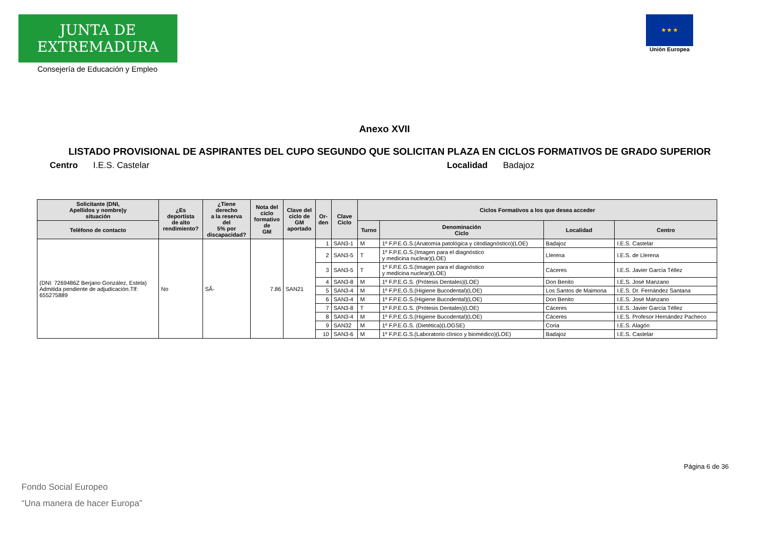JUNTA DE EXTREMADURA
Consejería de Educación y Empleo
★ ★ ★
Unión Europea
Anexo XVII
LISTADO PROVISIONAL DE ASPIRANTES DEL CUPO SEGUNDO QUE SOLICITAN PLAZA EN CICLOS FORMATIVOS DE GRADO SUPERIOR
Centro I.E.S. Castelar Localidad Badajoz
| Solicitante (DNI, Apellidos y nombre)y situación | ¿Es deportista de alto rendimiento? | ¿Tiene derecho a la reserva del 5% por discapacidad? | Nota del ciclo formativo de GM | Clave del ciclo de GM aportado | Or- den | Clave Ciclo | Ciclos Formativos a los que desea acceder | | | |
| --- | --- | --- | --- | --- | --- | --- | --- | --- | --- | --- |
| Teléfono de contacto | | | | | | | Turno | Denominación Ciclo | Localidad | Centro |
| (DNI: 7269486Z Berjano González, Estela) Admitida pendiente de adjudicación.Tlf: 655275889 | No | SÃ- | 7.86 | SAN21 | 1 | SAN3-1 | M | 1º F.P.E.G.S.(Anatomía patológica y citodiagnóstico)(LOE) | Badajoz | I.E.S. Castelar |
| | | | | | 2 | SAN3-5 | T | 1º F.P.E.G.S.(Imagen para el diagnóstico y medicina nuclear)(LOE) | Llerena | I.E.S. de Llerena |
| | | | | | 3 | SAN3-5 | T | 1º F.P.E.G.S.(Imagen para el diagnóstico y medicina nuclear)(LOE) | Cáceres | I.E.S. Javier García Téllez |
| | | | | | 4 | SAN3-8 | M | 1º F.P.E.G.S. (Prótesis Dentales)(LOE) | Don Benito | I.E.S. José Manzano |
| | | | | | 5 | SAN3-4 | M | 1º F.P.E.G.S.(Higiene Bucodental)(LOE) | Los Santos de Maimona | I.E.S. Dr. Fernández Santana |
| | | | | | 6 | SAN3-4 | M | 1º F.P.E.G.S.(Higiene Bucodental)(LOE) | Don Benito | I.E.S. José Manzano |
| | | | | | 7 | SAN3-8 | T | 1º F.P.E.G.S. (Prótesis Dentales)(LOE) | Cáceres | I.E.S. Javier García Téllez |
| | | | | | 8 | SAN3-4 | M | 1º F.P.E.G.S.(Higiene Bucodental)(LOE) | Cáceres | I.E.S. Profesor Hernández Pacheco |
| | | | | | 9 | SAN32 | M | 1º F.P.E.G.S. (Dietética)(LOGSE) | Coria | I.E.S. Alagón |
| | | | | | 10 | SAN3-6 | M | 1º F.P.E.G.S.(Laboratorio clínico y biomédico)(LOE) | Badajoz | I.E.S. Castelar |
Página 6 de 36
Fondo Social Europeo
“Una manera de hacer Europa”